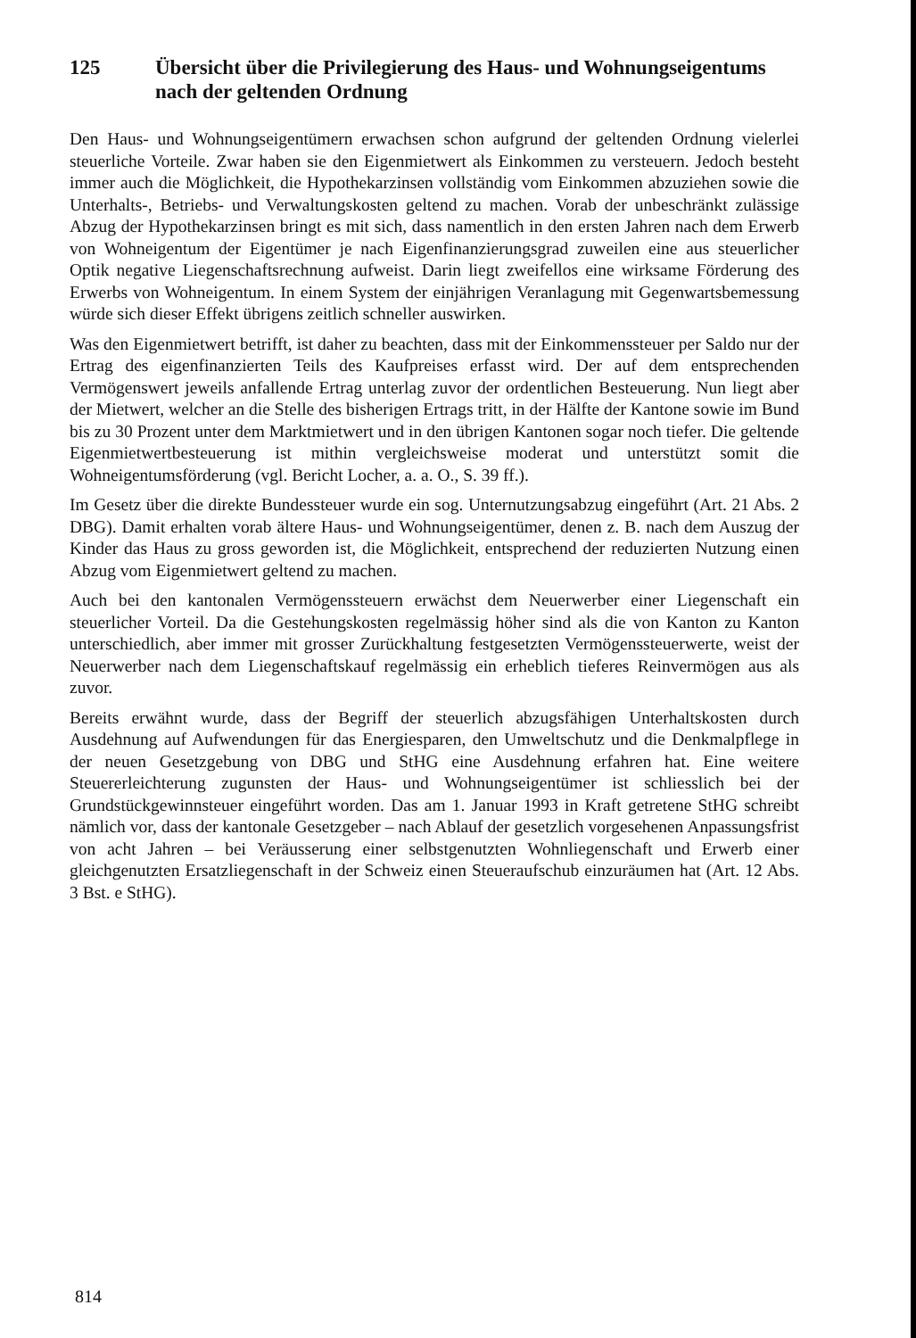125 Übersicht über die Privilegierung des Haus- und Wohnungseigentums nach der geltenden Ordnung
Den Haus- und Wohnungseigentümern erwachsen schon aufgrund der geltenden Ordnung vielerlei steuerliche Vorteile. Zwar haben sie den Eigenmietwert als Einkommen zu versteuern. Jedoch besteht immer auch die Möglichkeit, die Hypothekarzinsen vollständig vom Einkommen abzuziehen sowie die Unterhalts-, Betriebs- und Verwaltungskosten geltend zu machen. Vorab der unbeschränkt zulässige Abzug der Hypothekarzinsen bringt es mit sich, dass namentlich in den ersten Jahren nach dem Erwerb von Wohneigentum der Eigentümer je nach Eigenfinanzierungsgrad zuweilen eine aus steuerlicher Optik negative Liegenschaftsrechnung aufweist. Darin liegt zweifellos eine wirksame Förderung des Erwerbs von Wohneigentum. In einem System der einjährigen Veranlagung mit Gegenwartsbemessung würde sich dieser Effekt übrigens zeitlich schneller auswirken.
Was den Eigenmietwert betrifft, ist daher zu beachten, dass mit der Einkommenssteuer per Saldo nur der Ertrag des eigenfinanzierten Teils des Kaufpreises erfasst wird. Der auf dem entsprechenden Vermögenswert jeweils anfallende Ertrag unterlag zuvor der ordentlichen Besteuerung. Nun liegt aber der Mietwert, welcher an die Stelle des bisherigen Ertrags tritt, in der Hälfte der Kantone sowie im Bund bis zu 30 Prozent unter dem Marktmietwert und in den übrigen Kantonen sogar noch tiefer. Die geltende Eigenmietwertbesteuerung ist mithin vergleichsweise moderat und unterstützt somit die Wohneigentumsförderung (vgl. Bericht Locher, a. a. O., S. 39 ff.).
Im Gesetz über die direkte Bundessteuer wurde ein sog. Unternutzungsabzug eingeführt (Art. 21 Abs. 2 DBG). Damit erhalten vorab ältere Haus- und Wohnungseigentümer, denen z. B. nach dem Auszug der Kinder das Haus zu gross geworden ist, die Möglichkeit, entsprechend der reduzierten Nutzung einen Abzug vom Eigenmietwert geltend zu machen.
Auch bei den kantonalen Vermögenssteuern erwächst dem Neuerwerber einer Liegenschaft ein steuerlicher Vorteil. Da die Gestehungskosten regelmässig höher sind als die von Kanton zu Kanton unterschiedlich, aber immer mit grosser Zurückhaltung festgesetzten Vermögenssteuerwerte, weist der Neuerwerber nach dem Liegenschaftskauf regelmässig ein erheblich tieferes Reinvermögen aus als zuvor.
Bereits erwähnt wurde, dass der Begriff der steuerlich abzugsfähigen Unterhaltskosten durch Ausdehnung auf Aufwendungen für das Energiesparen, den Umweltschutz und die Denkmalpflege in der neuen Gesetzgebung von DBG und StHG eine Ausdehnung erfahren hat. Eine weitere Steuererleichterung zugunsten der Haus- und Wohnungseigentümer ist schliesslich bei der Grundstückgewinnsteuer eingeführt worden. Das am 1. Januar 1993 in Kraft getretene StHG schreibt nämlich vor, dass der kantonale Gesetzgeber – nach Ablauf der gesetzlich vorgesehenen Anpassungsfrist von acht Jahren – bei Veräusserung einer selbstgenutzten Wohnliegenschaft und Erwerb einer gleichgenutzten Ersatzliegenschaft in der Schweiz einen Steueraufschub einzuräumen hat (Art. 12 Abs. 3 Bst. e StHG).
814